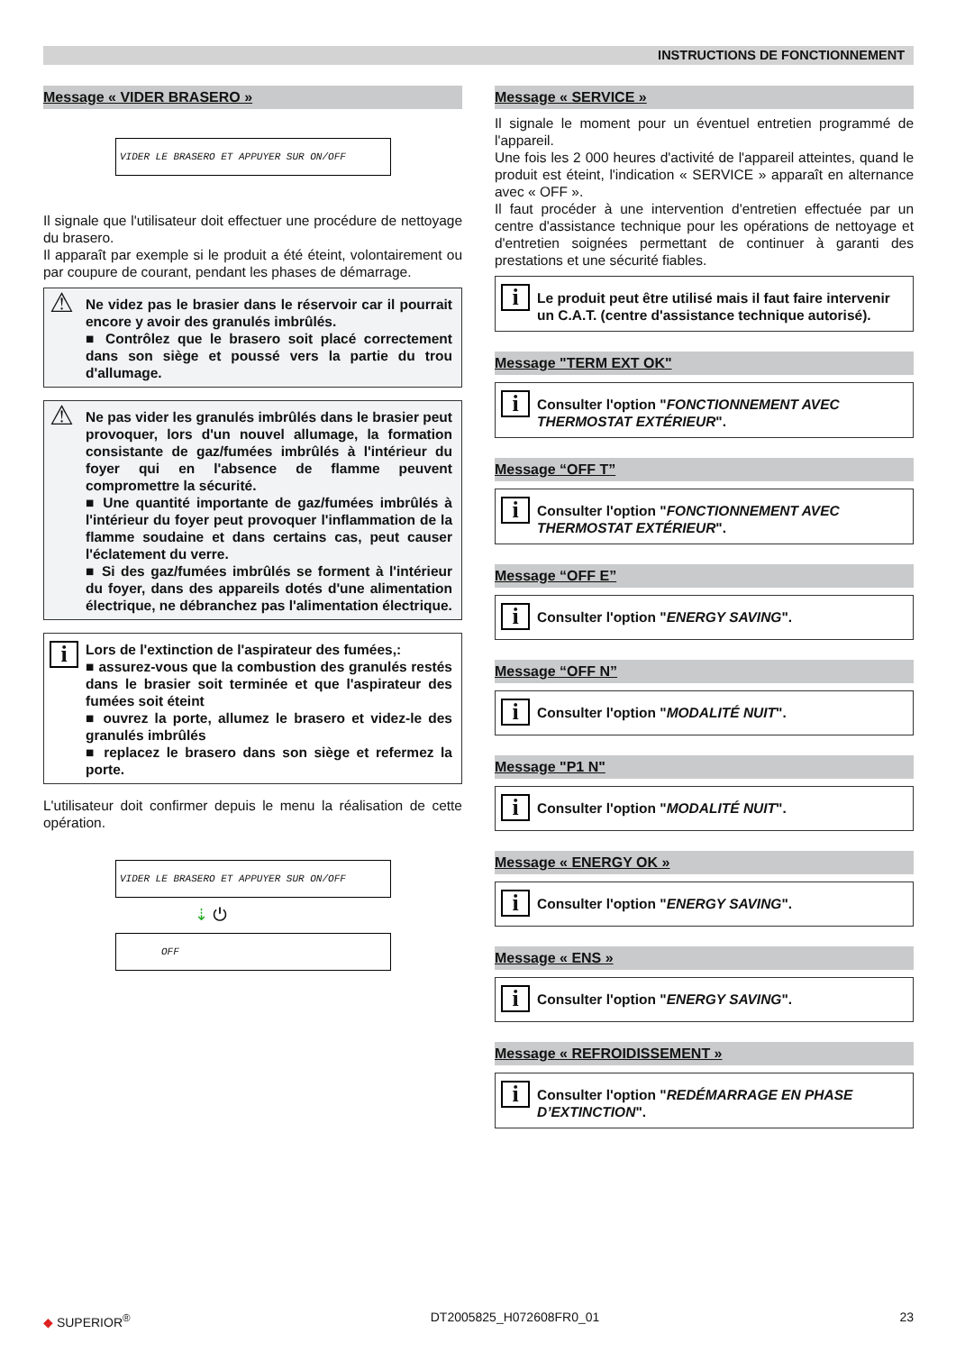INSTRUCTIONS DE FONCTIONNEMENT
Message « VIDER BRASERO »
VIDER LE BRASERO ET APPUYER SUR ON/OFF
Il signale que l'utilisateur doit effectuer une procédure de nettoyage du brasero.
Il apparaît par exemple si le produit a été éteint, volontairement ou par coupure de courant, pendant les phases de démarrage.
⚠ Ne videz pas le brasier dans le réservoir car il pourrait encore y avoir des granulés imbrûlés.
■ Contrôlez que le brasero soit placé correctement dans son siège et poussé vers la partie du trou d'allumage.
⚠ Ne pas vider les granulés imbrûlés dans le brasier peut provoquer, lors d'un nouvel allumage, la formation consistante de gaz/fumées imbrûlés à l'intérieur du foyer qui en l'absence de flamme peuvent compromettre la sécurité.
■ Une quantité importante de gaz/fumées imbrûlés à l'intérieur du foyer peut provoquer l'inflammation de la flamme soudaine et dans certains cas, peut causer l'éclatement du verre.
■ Si des gaz/fumées imbrûlés se forment à l'intérieur du foyer, dans des appareils dotés d'une alimentation électrique, ne débranchez pas l'alimentation électrique.
i Lors de l'extinction de l'aspirateur des fumées,:
■ assurez-vous que la combustion des granulés restés dans le brasier soit terminée et que l'aspirateur des fumées soit éteint
■ ouvrez la porte, allumez le brasero et videz-le des granulés imbrûlés
■ replacez le brasero dans son siège et refermez la porte.
L'utilisateur doit confirmer depuis le menu la réalisation de cette opération.
VIDER LE BRASERO ET APPUYER SUR ON/OFF
⇣ ⏻
OFF
Message « SERVICE »
Il signale le moment pour un éventuel entretien programmé de l'appareil.
Une fois les 2 000 heures d'activité de l'appareil atteintes, quand le produit est éteint, l'indication « SERVICE » apparaît en alternance avec « OFF ».
Il faut procéder à une intervention d'entretien effectuée par un centre d'assistance technique pour les opérations de nettoyage et d'entretien soignées permettant de continuer à garanti des prestations et une sécurité fiables.
i Le produit peut être utilisé mais il faut faire intervenir un C.A.T. (centre d'assistance technique autorisé).
Message "TERM EXT OK"
i Consulter l'option "FONCTIONNEMENT AVEC THERMOSTAT EXTÉRIEUR".
Message “OFF T”
i Consulter l'option "FONCTIONNEMENT AVEC THERMOSTAT EXTÉRIEUR".
Message “OFF E”
i Consulter l'option "ENERGY SAVING".
Message “OFF N”
i Consulter l'option "MODALITÉ NUIT".
Message "P1 N"
i Consulter l'option "MODALITÉ NUIT".
Message « ENERGY OK »
i Consulter l'option "ENERGY SAVING".
Message « ENS »
i Consulter l'option "ENERGY SAVING".
Message « REFROIDISSEMENT »
i Consulter l'option "REDÉMARRAGE EN PHASE D’EXTINCTION".
◆ SUPERIOR<sup>®</sup> DT2005825_H072608FR0_01 23